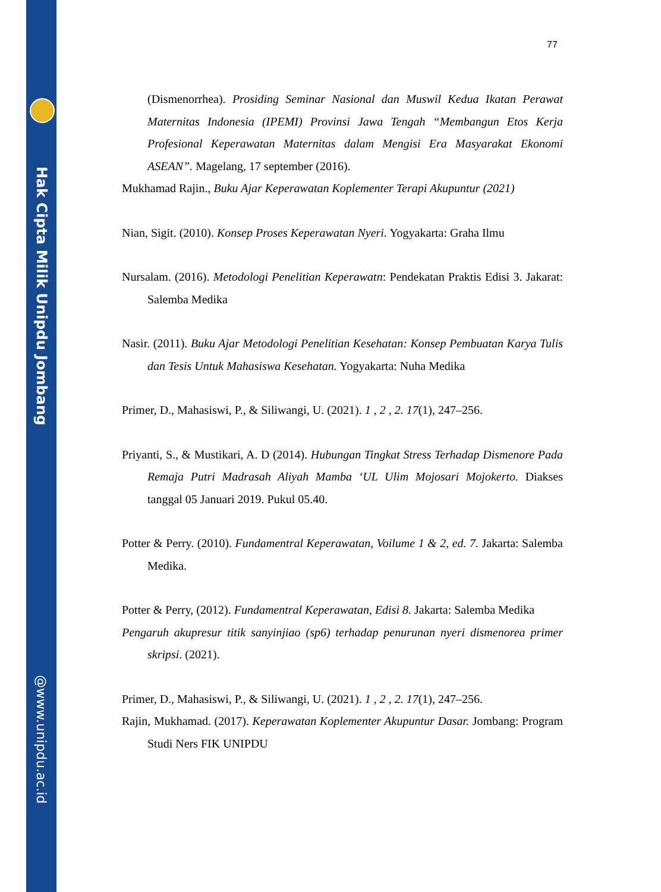Hak Cipta Milik Unipdu Jombang
@www.unipdu.ac.id
77
(Dismenorrhea). Prosiding Seminar Nasional dan Muswil Kedua Ikatan Perawat Maternitas Indonesia (IPEMI) Provinsi Jawa Tengah “Membangun Etos Kerja Profesional Keperawatan Maternitas dalam Mengisi Era Masyarakat Ekonomi ASEAN”. Magelang, 17 september (2016).
Mukhamad Rajin., Buku Ajar Keperawatan Koplementer Terapi Akupuntur (2021)
Nian, Sigit. (2010). Konsep Proses Keperawatan Nyeri. Yogyakarta: Graha Ilmu
Nursalam. (2016). Metodologi Penelitian Keperawatn: Pendekatan Praktis Edisi 3. Jakarat: Salemba Medika
Nasir. (2011). Buku Ajar Metodologi Penelitian Kesehatan: Konsep Pembuatan Karya Tulis dan Tesis Untuk Mahasiswa Kesehatan. Yogyakarta: Nuha Medika
Primer, D., Mahasiswi, P., & Siliwangi, U. (2021). 1 , 2 , 2. 17(1), 247–256.
Priyanti, S., & Mustikari, A. D (2014). Hubungan Tingkat Stress Terhadap Dismenore Pada Remaja Putri Madrasah Aliyah Mamba ‘UL Ulim Mojosari Mojokerto. Diakses tanggal 05 Januari 2019. Pukul 05.40.
Potter & Perry. (2010). Fundamentral Keperawatan, Voilume 1 & 2, ed. 7. Jakarta: Salemba Medika.
Potter & Perry, (2012). Fundamentral Keperawatan, Edisi 8. Jakarta: Salemba Medika
Pengaruh akupresur titik sanyinjiao (sp6) terhadap penurunan nyeri dismenorea primer skripsi. (2021).
Primer, D., Mahasiswi, P., & Siliwangi, U. (2021). 1 , 2 , 2. 17(1), 247–256.
Rajin, Mukhamad. (2017). Keperawatan Koplementer Akupuntur Dasar. Jombang: Program Studi Ners FIK UNIPDU